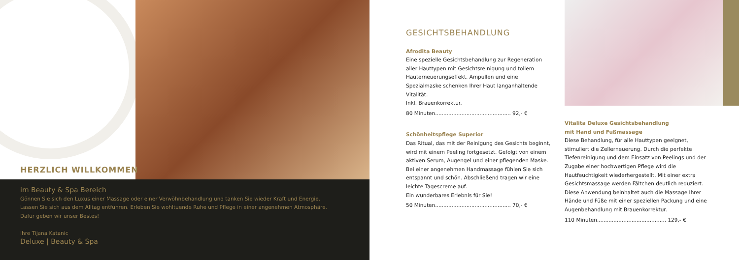HERZLICH WILLKOMMEN
im Beauty & Spa Bereich
Gönnen Sie sich den Luxus einer Massage oder einer Verwöhnbehandlung und tanken Sie wieder Kraft und Energie.
Lassen Sie sich aus dem Alltag entführen. Erleben Sie wohltuende Ruhe und Pflege in einer angenehmen Atmosphäre.
Dafür geben wir unser Bestes!
Ihre Tijana Katanic
Deluxe | Beauty & Spa
GESICHTSBEHANDLUNG
Afrodita Beauty
Eine spezielle Gesichtsbehandlung zur Regeneration aller Hauttypen mit Gesichtsreinigung und tollem Hauterneuerungseffekt. Ampullen und eine Spezialmaske schenken Ihrer Haut langanhaltende Vitalität.
Inkl. Brauenkorrektur.
80 Minuten.............................................. 92,- €
Schönheitspflege Superior
Das Ritual, das mit der Reinigung des Gesichts beginnt, wird mit einem Peeling fortgesetzt. Gefolgt von einem aktiven Serum, Augengel und einer pflegenden Maske. Bei einer angenehmen Handmassage fühlen Sie sich entspannt und schön. Abschließend tragen wir eine leichte Tagescreme auf.
Ein wunderbares Erlebnis für Sie!
50 Minuten.............................................. 70,- €
Vitalita Deluxe Gesichtsbehandlung
mit Hand und Fußmassage
Diese Behandlung, für alle Hauttypen geeignet, stimuliert die Zellerneuerung. Durch die perfekte Tiefenreinigung und dem Einsatz von Peelings und der Zugabe einer hochwertigen Pflege wird die Hautfeuchtigkeit wiederhergestellt. Mit einer extra Gesichtsmassage werden Fältchen deutlich reduziert. Diese Anwendung beinhaltet auch die Massage Ihrer Hände und Füße mit einer speziellen Packung und eine Augenbehandlung mit Brauenkorrektur.
110 Minuten.......................................... 129,- €